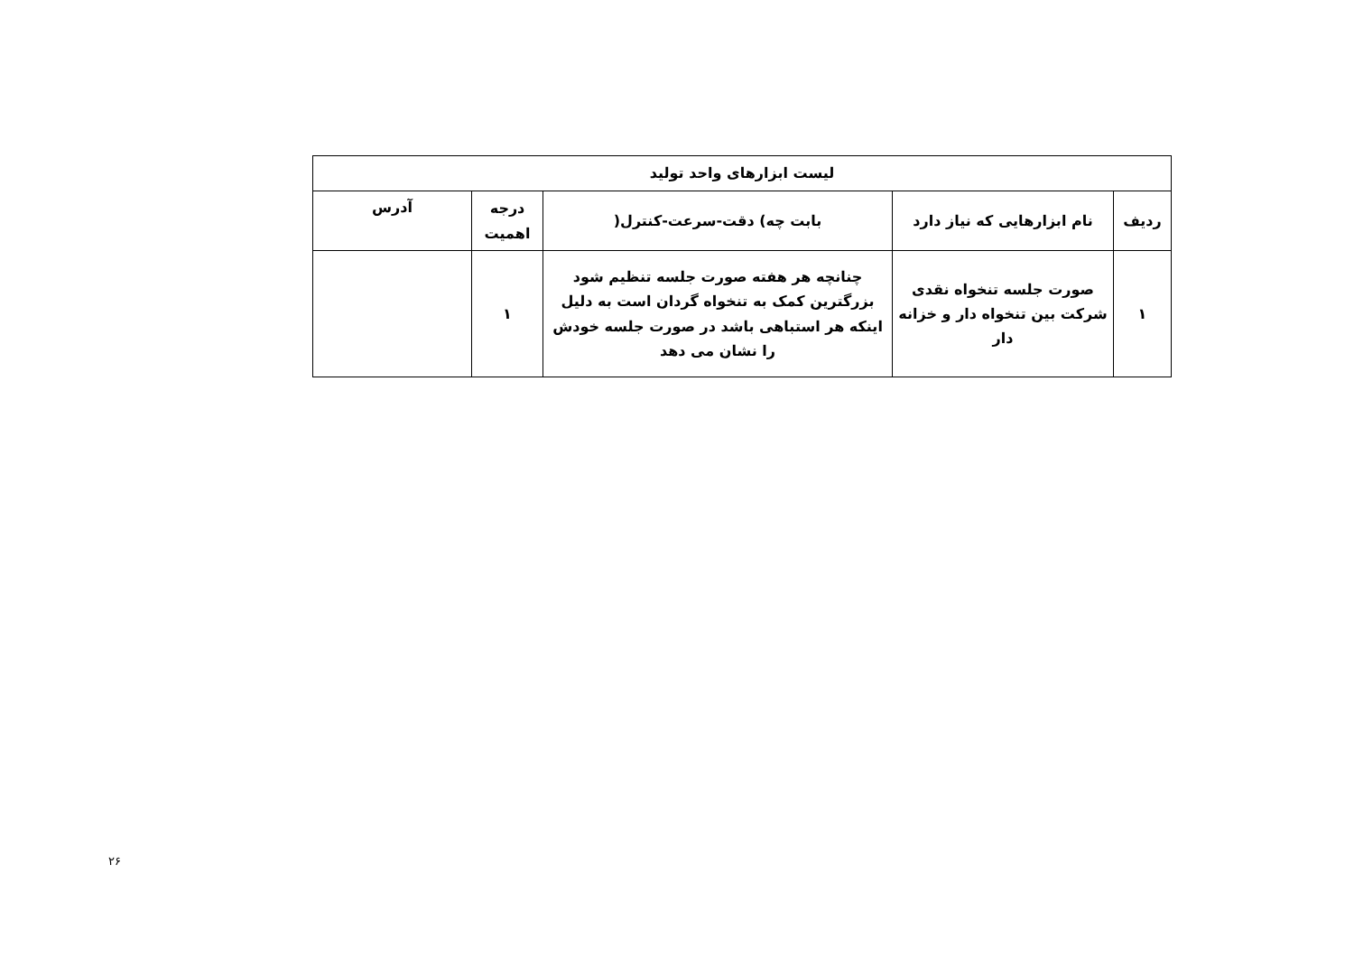| لیست ابزارهای واحد تولید | | | | |
| --- | --- | --- | --- | --- |
| ردیف | نام ابزارهایی که نیاز دارد | بابت چه) دقت-سرعت-کنترل( | درجه اهمیت | آدرس |
| ۱ | صورت جلسه تنخواه نقدی شرکت بین تنخواه دار و خزانه دار | چنانچه هر هفته صورت جلسه تنظیم شود بزرگترین کمک به تنخواه گردان است به دلیل اینکه هر استباهی باشد در صورت جلسه خودش را نشان می دهد | ۱ | |
۲۶